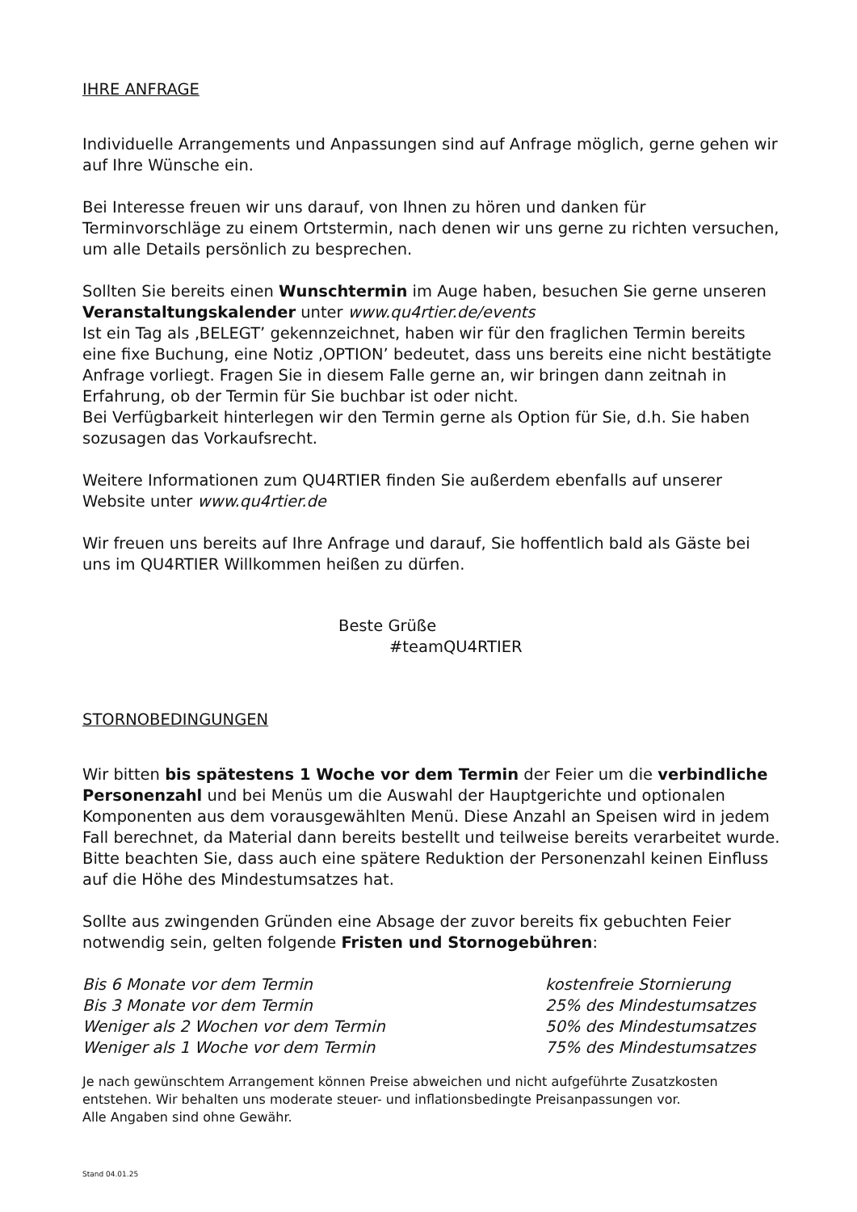IHRE ANFRAGE
Individuelle Arrangements und Anpassungen sind auf Anfrage möglich, gerne gehen wir auf Ihre Wünsche ein.
Bei Interesse freuen wir uns darauf, von Ihnen zu hören und danken für Terminvorschläge zu einem Ortstermin, nach denen wir uns gerne zu richten versuchen, um alle Details persönlich zu besprechen.
Sollten Sie bereits einen Wunschtermin im Auge haben, besuchen Sie gerne unseren Veranstaltungskalender unter www.qu4rtier.de/events
Ist ein Tag als ‚BELEGT’ gekennzeichnet, haben wir für den fraglichen Termin bereits eine fixe Buchung, eine Notiz ‚OPTION’ bedeutet, dass uns bereits eine nicht bestätigte Anfrage vorliegt. Fragen Sie in diesem Falle gerne an, wir bringen dann zeitnah in Erfahrung, ob der Termin für Sie buchbar ist oder nicht.
Bei Verfügbarkeit hinterlegen wir den Termin gerne als Option für Sie, d.h. Sie haben sozusagen das Vorkaufsrecht.
Weitere Informationen zum QU4RTIER finden Sie außerdem ebenfalls auf unserer Website unter www.qu4rtier.de
Wir freuen uns bereits auf Ihre Anfrage und darauf, Sie hoffentlich bald als Gäste bei uns im QU4RTIER Willkommen heißen zu dürfen.
Beste Grüße
#teamQU4RTIER
STORNOBEDINGUNGEN
Wir bitten bis spätestens 1 Woche vor dem Termin der Feier um die verbindliche Personenzahl und bei Menüs um die Auswahl der Hauptgerichte und optionalen Komponenten aus dem vorausgewählten Menü. Diese Anzahl an Speisen wird in jedem Fall berechnet, da Material dann bereits bestellt und teilweise bereits verarbeitet wurde. Bitte beachten Sie, dass auch eine spätere Reduktion der Personenzahl keinen Einfluss auf die Höhe des Mindestumsatzes hat.
Sollte aus zwingenden Gründen eine Absage der zuvor bereits fix gebuchten Feier notwendig sein, gelten folgende Fristen und Stornogebühren:
| Bis 6 Monate vor dem Termin | kostenfreie Stornierung |
| Bis 3 Monate vor dem Termin | 25% des Mindestumsatzes |
| Weniger als 2 Wochen vor dem Termin | 50% des Mindestumsatzes |
| Weniger als 1 Woche vor dem Termin | 75% des Mindestumsatzes |
Je nach gewünschtem Arrangement können Preise abweichen und nicht aufgeführte Zusatzkosten entstehen. Wir behalten uns moderate steuer- und inflationsbedingte Preisanpassungen vor.
Alle Angaben sind ohne Gewähr.
Stand 04.01.25